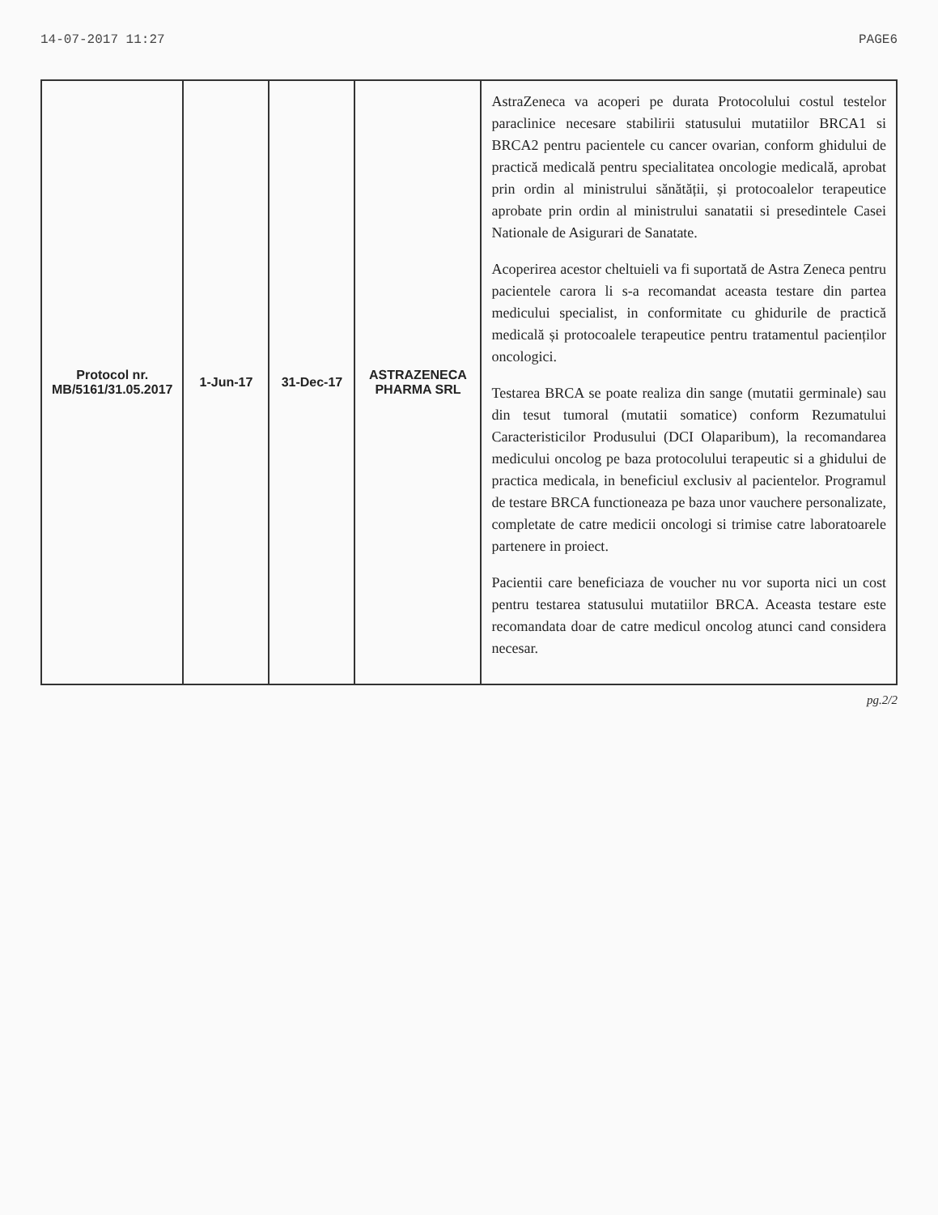14-07-2017 11:27 PAGE6
| Protocol nr. MB/5161/31.05.2017 | 1-Jun-17 | 31-Dec-17 | ASTRAZENECA PHARMA SRL | AstraZeneca va acoperi pe durata Protocolului costul testelor paraclinice necesare stabilirii statusului mutatiilor BRCA1 si BRCA2 pentru pacientele cu cancer ovarian, conform ghidului de practică medicală pentru specialitatea oncologie medicală, aprobat prin ordin al ministrului sănătății, și protocoalelor terapeutice aprobate prin ordin al ministrului sanatatii si presedintele Casei Nationale de Asigurari de Sanatate. Acoperirea acestor cheltuieli va fi suportată de Astra Zeneca pentru pacientele carora li s-a recomandat aceasta testare din partea medicului specialist, in conformitate cu ghidurile de practică medicală și protocoalele terapeutice pentru tratamentul pacienților oncologici. Testarea BRCA se poate realiza din sange (mutatii germinale) sau din tesut tumoral (mutatii somatice) conform Rezumatului Caracteristicilor Produsului (DCI Olaparibum), la recomandarea medicului oncolog pe baza protocolului terapeutic si a ghidului de practica medicala, in beneficiul exclusiv al pacientelor. Programul de testare BRCA functioneaza pe baza unor vauchere personalizate, completate de catre medicii oncologi si trimise catre laboratoarele partenere in proiect. Pacientii care beneficiaza de voucher nu vor suporta nici un cost pentru testarea statusului mutatiilor BRCA. Aceasta testare este recomandata doar de catre medicul oncolog atunci cand considera necesar. |
pg.2/2